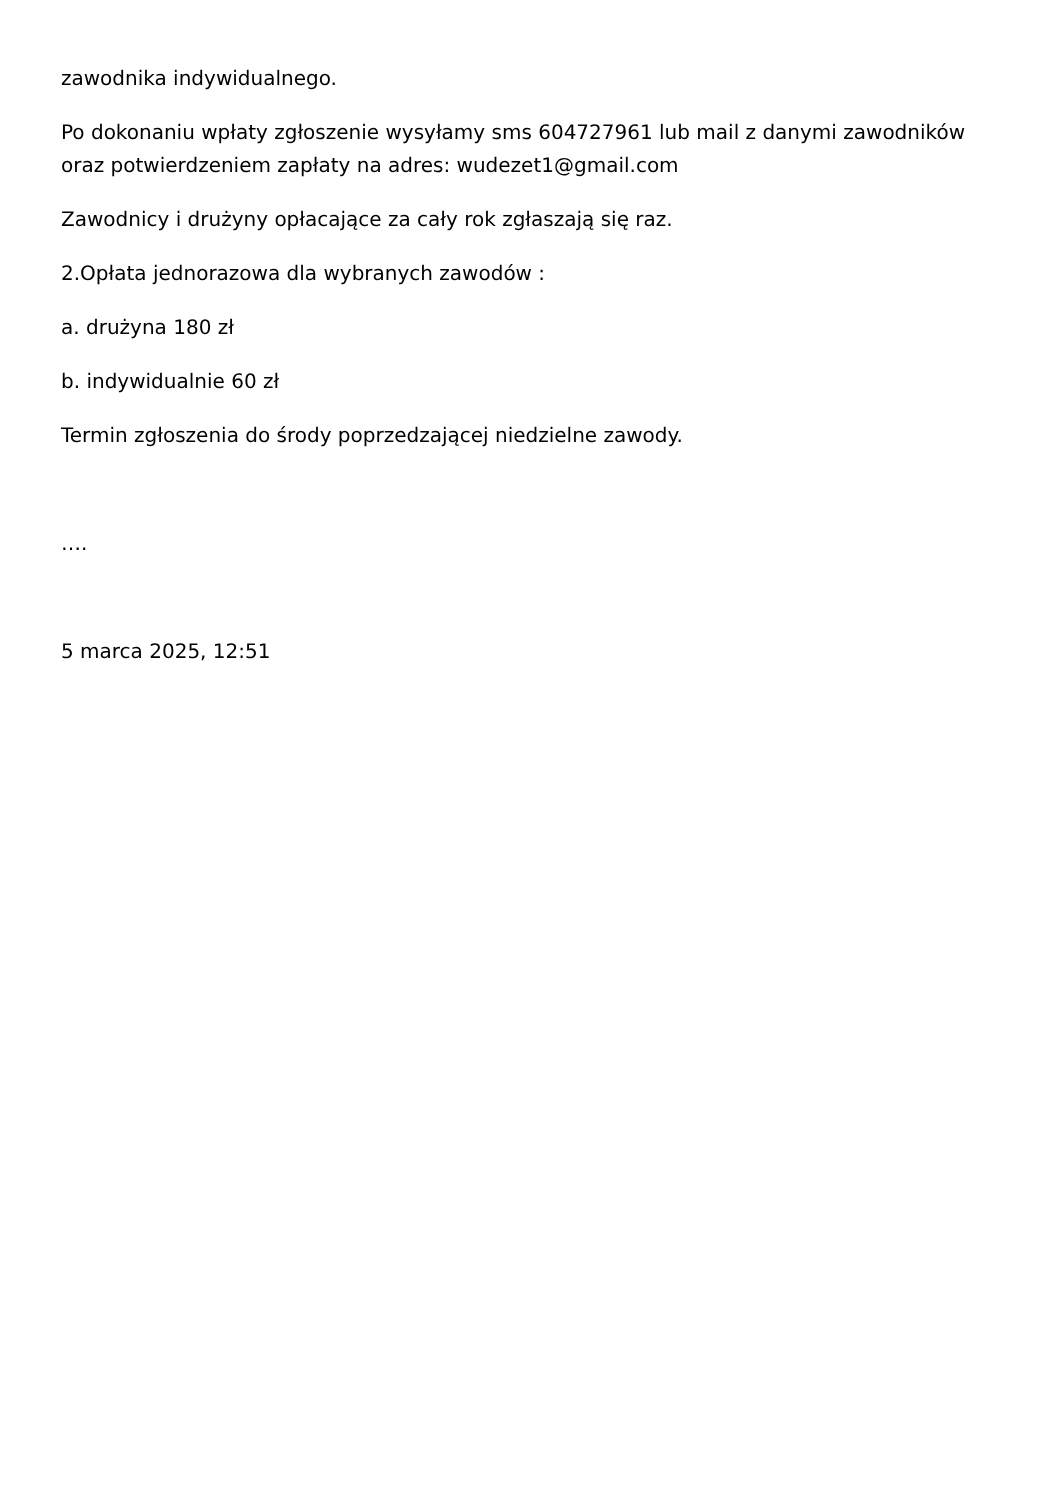zawodnika indywidualnego.
Po dokonaniu wpłaty zgłoszenie wysyłamy sms 604727961 lub mail z danymi zawodników oraz potwierdzeniem zapłaty na adres: wudezet1@gmail.com
Zawodnicy i drużyny opłacające za cały rok zgłaszają się raz.
2.Opłata jednorazowa dla wybranych zawodów :
a. drużyna 180 zł
b. indywidualnie 60 zł
Termin zgłoszenia do środy poprzedzającej niedzielne zawody.
….
5 marca 2025, 12:51